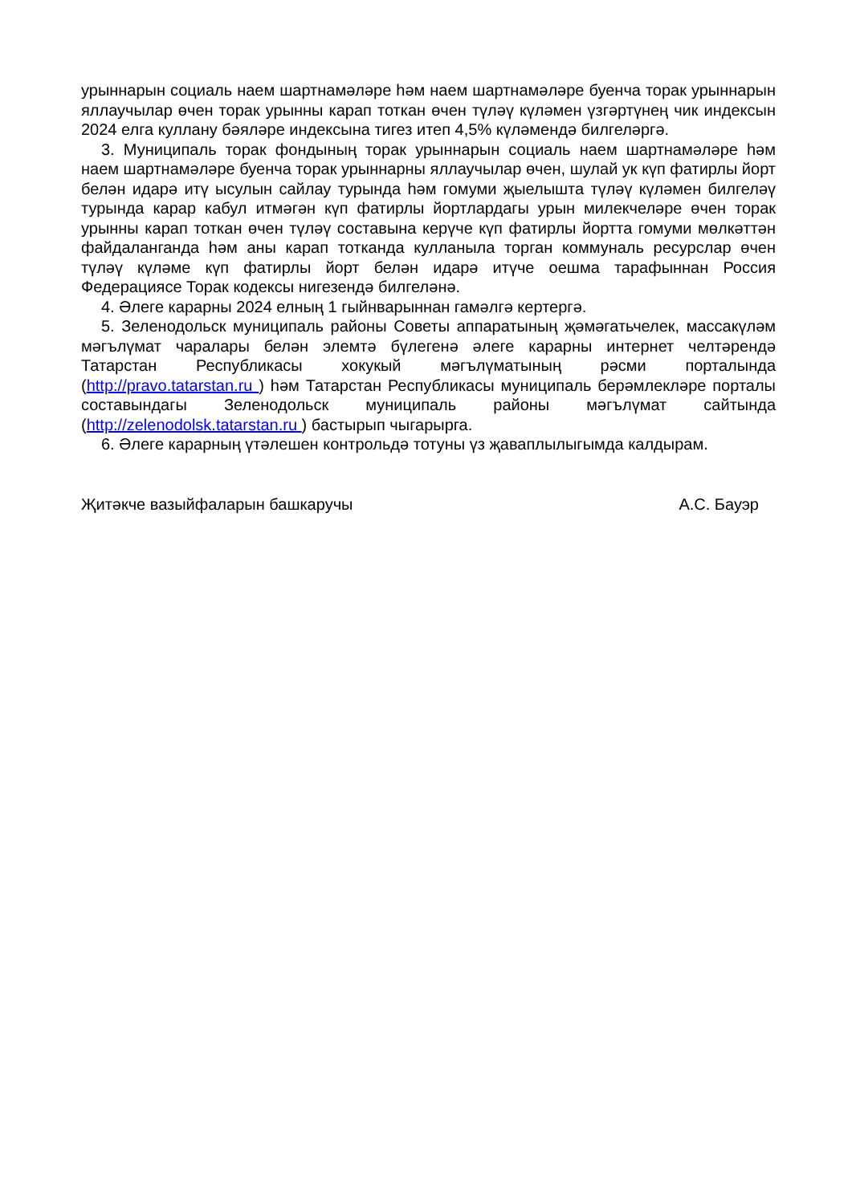урыннарын социаль наем шартнамәләре һәм наем шартнамәләре буенча торак урыннарын яллаучылар өчен торак урынны карап тоткан өчен түләү күләмен үзгәртүнең чик индексын 2024 елга куллану бәяләре индексына тигез итеп 4,5% күләмендә билгеләргә.
3. Муниципаль торак фондының торак урыннарын социаль наем шартнамәләре һәм наем шартнамәләре буенча торак урыннарны яллаучылар өчен, шулай ук күп фатирлы йорт белән идарә итү ысулын сайлау турында һәм гомуми җыелышта түләү күләмен билгеләү турында карар кабул итмәгән күп фатирлы йортлардагы урын милекчеләре өчен торак урынны карап тоткан өчен түләү составына керүче күп фатирлы йортта гомуми мөлкәттән файдаланганда һәм аны карап тотканда кулланыла торган коммуналь ресурслар өчен түләү күләме күп фатирлы йорт белән идарә итүче оешма тарафыннан Россия Федерациясе Торак кодексы нигезендә билгеләнә.
4. Әлеге карарны 2024 елның 1 гыйнварыннан гамәлгә кертергә.
5. Зеленодольск муниципаль районы Советы аппаратының җәмәгатьчелек, массакүләм мәгълүмат чаралары белән элемтә бүлегенә әлеге карарны интернет челтәрендә Татарстан Республикасы хокукый мәгълүматының рәсми порталында (http://pravo.tatarstan.ru ) һәм Татарстан Республикасы муниципаль берәмлекләре порталы составындагы Зеленодольск муниципаль районы мәгълүмат сайтында (http://zelenodolsk.tatarstan.ru ) бастырып чыгарырга.
6. Әлеге карарның үтәлешен контрольдә тотуны үз җаваплылыгымда калдырам.
Җитәкче вазыйфаларын башкаручы А.С. Бауэр